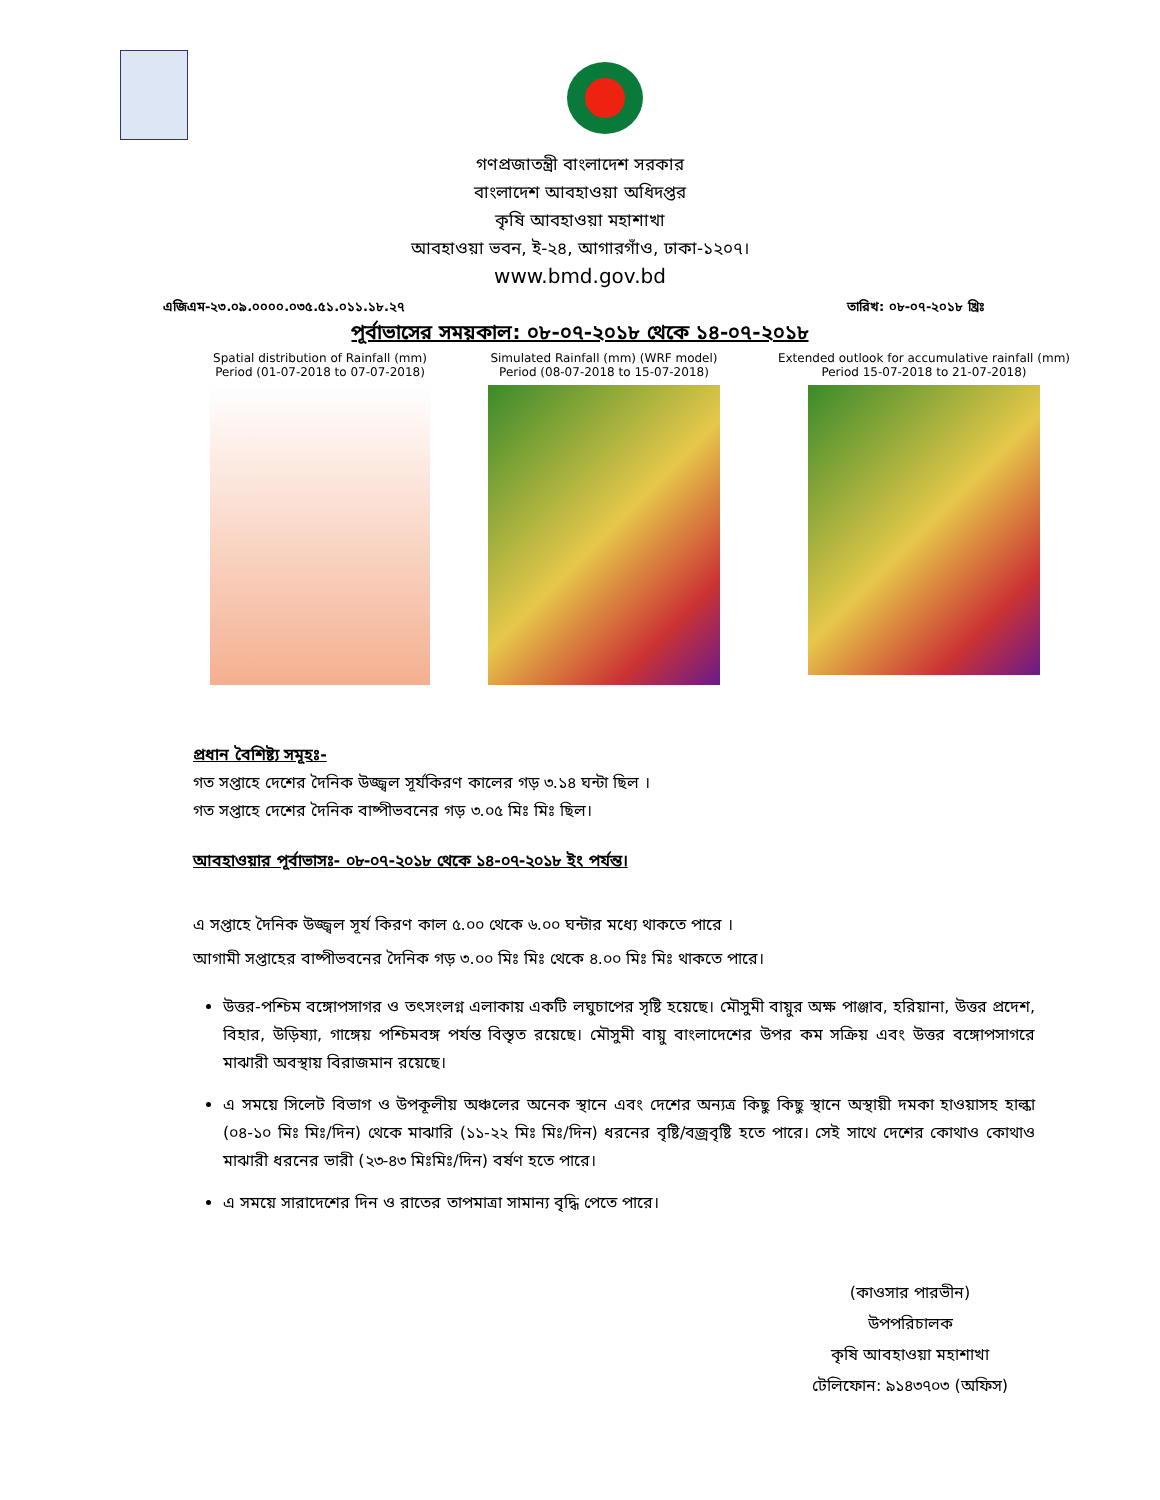গণপ্রজাতন্ত্রী বাংলাদেশ সরকার
বাংলাদেশ আবহাওয়া অধিদপ্তর
কৃষি আবহাওয়া মহাশাখা
আবহাওয়া ভবন, ই-২৪, আগারগাঁও, ঢাকা-১২০৭।
www.bmd.gov.bd
এজিএম-২৩.০৯.০০০০.০৩৫.৫১.০১১.১৮.২৭ তারিখ: ০৮-০৭-২০১৮ খ্রিঃ
পূর্বাভাসের সময়কাল: ০৮-০৭-২০১৮ থেকে ১৪-০৭-২০১৮
Spatial distribution of Rainfall (mm)
Period (01-07-2018 to 07-07-2018)
Simulated Rainfall (mm) (WRF model)
Period (08-07-2018 to 15-07-2018)
Extended outlook for accumulative rainfall (mm)
Period 15-07-2018 to 21-07-2018)
প্রধান বৈশিষ্ট্য সমূহঃ-
গত সপ্তাহে দেশের দৈনিক উজ্জ্বল সূর্যকিরণ কালের গড় ৩.১৪ ঘন্টা ছিল ।
গত সপ্তাহে দেশের দৈনিক বাষ্পীভবনের গড় ৩.০৫ মিঃ মিঃ ছিল।
আবহাওয়ার পূর্বাভাসঃ- ০৮-০৭-২০১৮ থেকে ১৪-০৭-২০১৮ ইং পর্যন্ত।
এ সপ্তাহে দৈনিক উজ্জ্বল সূর্য কিরণ কাল ৫.০০ থেকে ৬.০০ ঘন্টার মধ্যে থাকতে পারে ।
আগামী সপ্তাহের বাষ্পীভবনের দৈনিক গড় ৩.০০ মিঃ মিঃ থেকে ৪.০০ মিঃ মিঃ থাকতে পারে।
উত্তর-পশ্চিম বঙ্গোপসাগর ও তৎসংলগ্ন এলাকায় একটি লঘুচাপের সৃষ্টি হয়েছে। মৌসুমী বায়ুর অক্ষ পাঞ্জাব, হরিয়ানা, উত্তর প্রদেশ, বিহার, উড়িষ্যা, গাঙ্গেয় পশ্চিমবঙ্গ পর্যন্ত বিস্তৃত রয়েছে। মৌসুমী বায়ু বাংলাদেশের উপর কম সক্রিয় এবং উত্তর বঙ্গোপসাগরে মাঝারী অবস্থায় বিরাজমান রয়েছে।
এ সময়ে সিলেট বিভাগ ও উপকূলীয় অঞ্চলের অনেক স্থানে এবং দেশের অন্যত্র কিছু কিছু স্থানে অস্থায়ী দমকা হাওয়াসহ হাল্কা (০৪-১০ মিঃ মিঃ/দিন) থেকে মাঝারি (১১-২২ মিঃ মিঃ/দিন) ধরনের বৃষ্টি/বজ্রবৃষ্টি হতে পারে। সেই সাথে দেশের কোথাও কোথাও মাঝারী ধরনের ভারী (২৩-৪৩ মিঃমিঃ/দিন) বর্ষণ হতে পারে।
এ সময়ে সারাদেশের দিন ও রাতের তাপমাত্রা সামান্য বৃদ্ধি পেতে পারে।
(কাওসার পারভীন)
উপপরিচালক
কৃষি আবহাওয়া মহাশাখা
টেলিফোন: ৯১৪৩৭০৩ (অফিস)